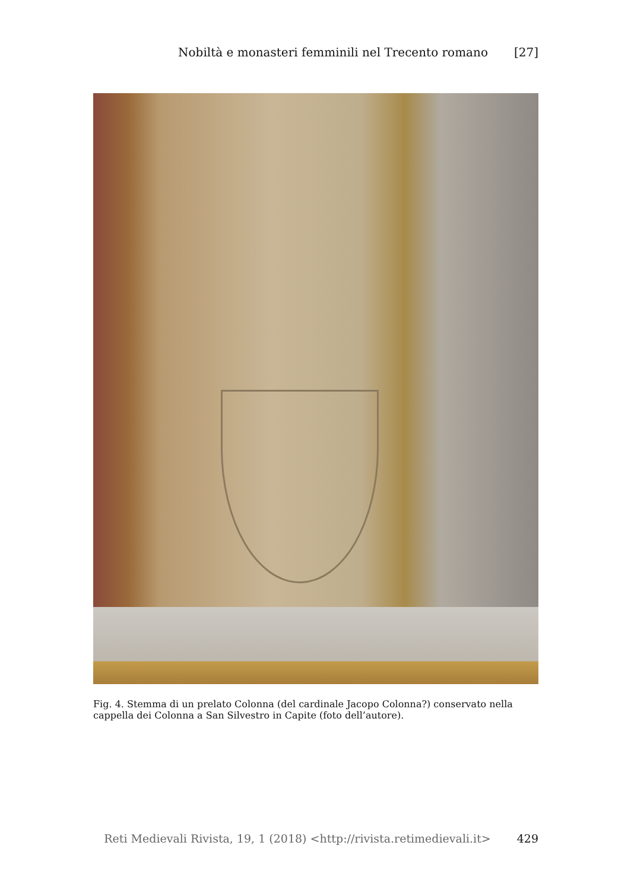Nobiltà e monasteri femminili nel Trecento romano [27]
Fig. 4. Stemma di un prelato Colonna (del cardinale Jacopo Colonna?) conservato nella cappella dei Colonna a San Silvestro in Capite (foto dell’autore).
Reti Medievali Rivista, 19, 1 (2018) <http://rivista.retimedievali.it> 429